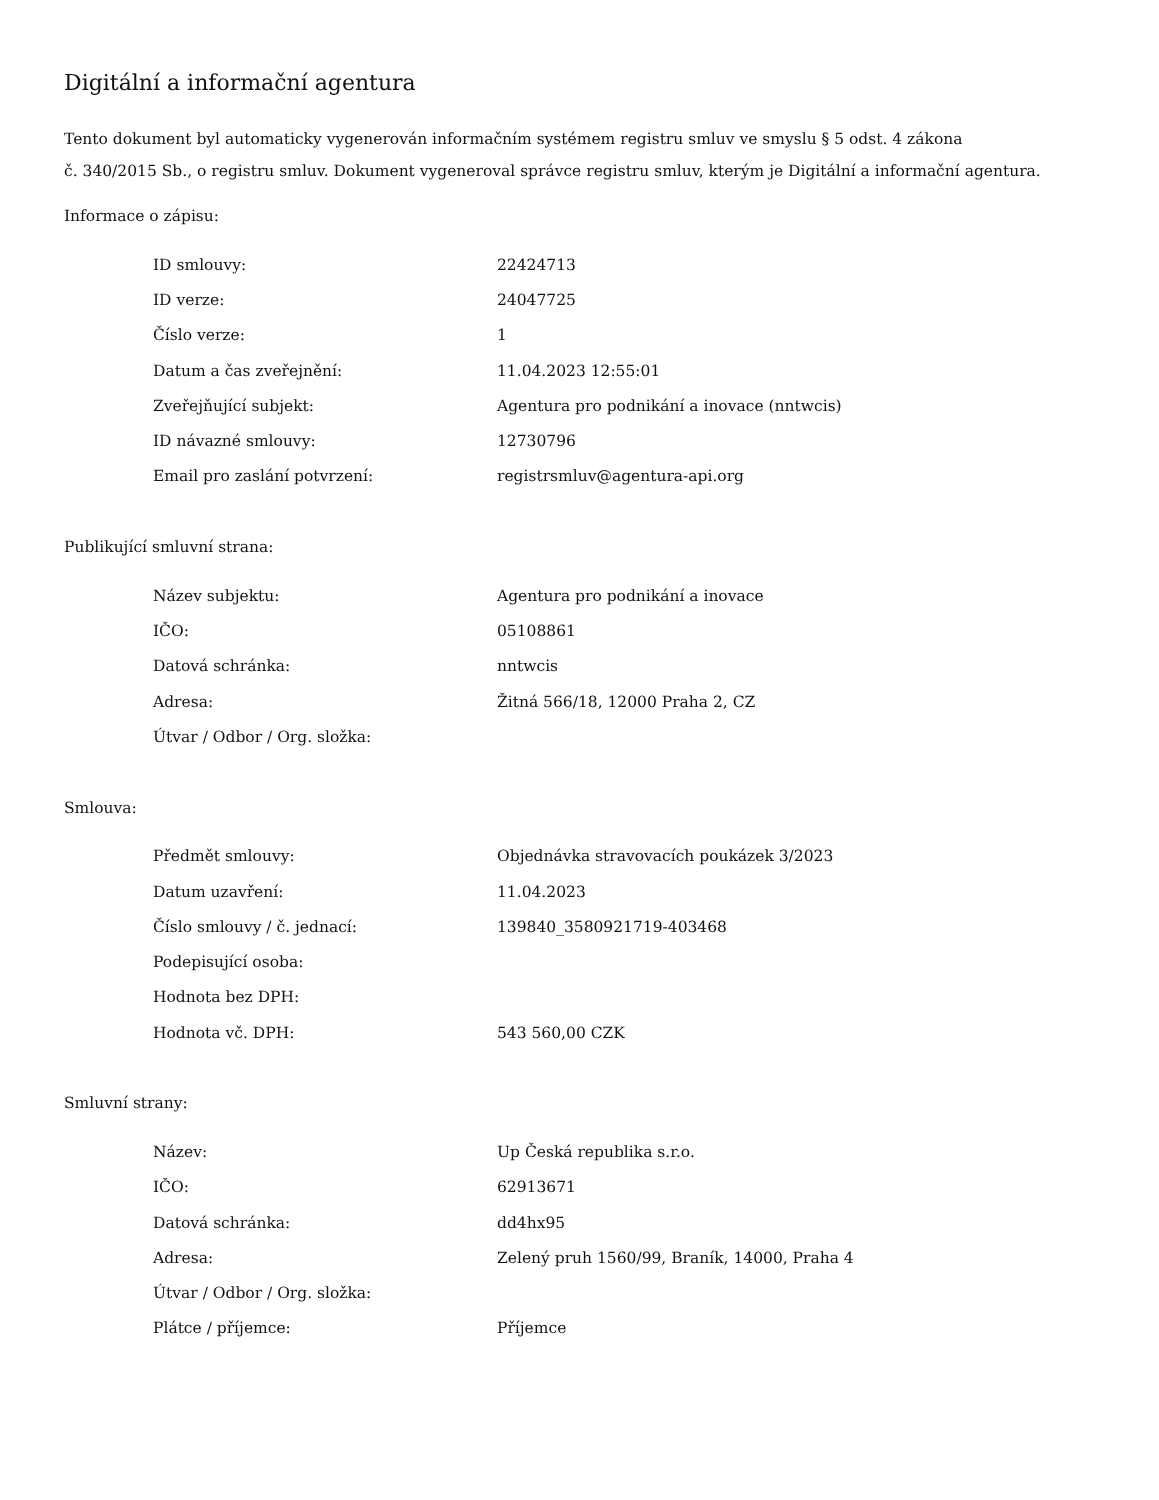Digitální a informační agentura
Tento dokument byl automaticky vygenerován informačním systémem registru smluv ve smyslu § 5 odst. 4 zákona
č. 340/2015 Sb., o registru smluv. Dokument vygeneroval správce registru smluv, kterým je Digitální a informační agentura.
Informace o zápisu:
| ID smlouvy: | 22424713 |
| ID verze: | 24047725 |
| Číslo verze: | 1 |
| Datum a čas zveřejnění: | 11.04.2023 12:55:01 |
| Zveřejňující subjekt: | Agentura pro podnikání a inovace (nntwcis) |
| ID návazné smlouvy: | 12730796 |
| Email pro zaslání potvrzení: | registrsmluv@agentura-api.org |
Publikující smluvní strana:
| Název subjektu: | Agentura pro podnikání a inovace |
| IČO: | 05108861 |
| Datová schránka: | nntwcis |
| Adresa: | Žitná 566/18, 12000 Praha 2, CZ |
| Útvar / Odbor / Org. složka: | |
Smlouva:
| Předmět smlouvy: | Objednávka stravovacích poukázek 3/2023 |
| Datum uzavření: | 11.04.2023 |
| Číslo smlouvy / č. jednací: | 139840_3580921719-403468 |
| Podepisující osoba: | |
| Hodnota bez DPH: | |
| Hodnota vč. DPH: | 543 560,00 CZK |
Smluvní strany:
| Název: | Up Česká republika s.r.o. |
| IČO: | 62913671 |
| Datová schránka: | dd4hx95 |
| Adresa: | Zelený pruh 1560/99, Braník, 14000, Praha 4 |
| Útvar / Odbor / Org. složka: | |
| Plátce / příjemce: | Příjemce |